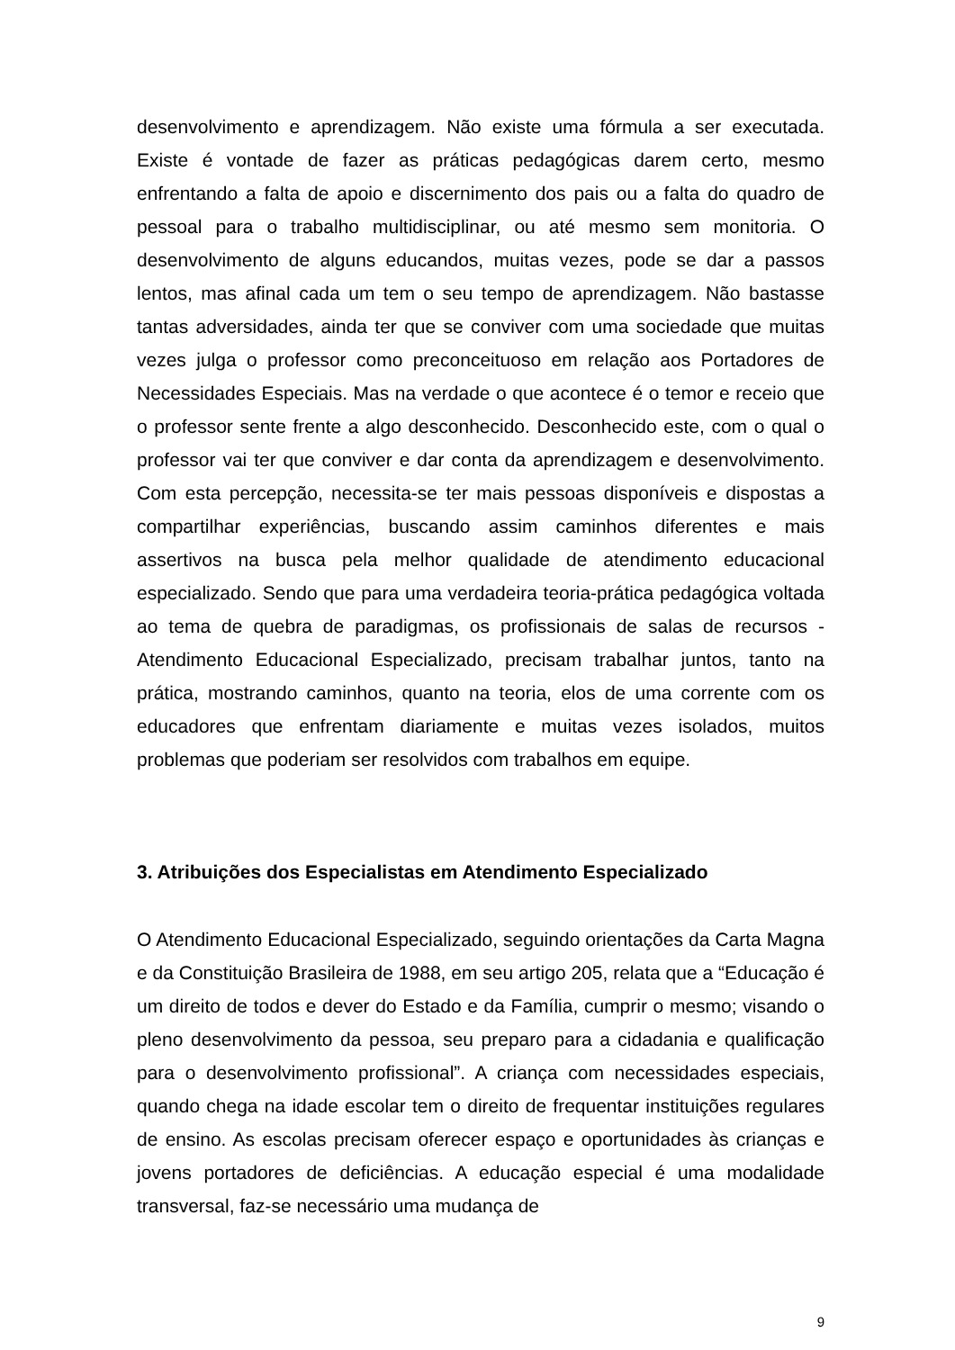desenvolvimento e aprendizagem. Não existe uma fórmula a ser executada. Existe é vontade de fazer as práticas pedagógicas darem certo, mesmo enfrentando a falta de apoio e discernimento dos pais ou a falta do quadro de pessoal para o trabalho multidisciplinar, ou até mesmo sem monitoria. O desenvolvimento de alguns educandos, muitas vezes, pode se dar a passos lentos, mas afinal cada um tem o seu tempo de aprendizagem. Não bastasse tantas adversidades, ainda ter que se conviver com uma sociedade que muitas vezes julga o professor como preconceituoso em relação aos Portadores de Necessidades Especiais. Mas na verdade o que acontece é o temor e receio que o professor sente frente a algo desconhecido. Desconhecido este, com o qual o professor vai ter que conviver e dar conta da aprendizagem e desenvolvimento. Com esta percepção, necessita-se ter mais pessoas disponíveis e dispostas a compartilhar experiências, buscando assim caminhos diferentes e mais assertivos na busca pela melhor qualidade de atendimento educacional especializado. Sendo que para uma verdadeira teoria-prática pedagógica voltada ao tema de quebra de paradigmas, os profissionais de salas de recursos - Atendimento Educacional Especializado, precisam trabalhar juntos, tanto na prática, mostrando caminhos, quanto na teoria, elos de uma corrente com os educadores que enfrentam diariamente e muitas vezes isolados, muitos problemas que poderiam ser resolvidos com trabalhos em equipe.
3. Atribuições dos Especialistas em Atendimento Especializado
O Atendimento Educacional Especializado, seguindo orientações da Carta Magna e da Constituição Brasileira de 1988, em seu artigo 205, relata que a “Educação é um direito de todos e dever do Estado e da Família, cumprir o mesmo; visando o pleno desenvolvimento da pessoa, seu preparo para a cidadania e qualificação para o desenvolvimento profissional”. A criança com necessidades especiais, quando chega na idade escolar tem o direito de frequentar instituições regulares de ensino. As escolas precisam oferecer espaço e oportunidades às crianças e jovens portadores de deficiências. A educação especial é uma modalidade transversal, faz-se necessário uma mudança de
9